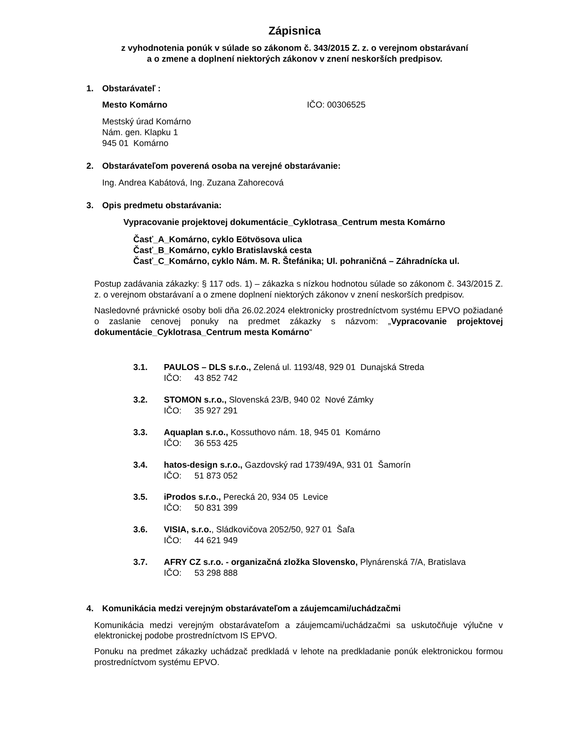Zápisnica
z vyhodnotenia ponúk v súlade so zákonom č. 343/2015 Z. z. o verejnom obstarávaní
a o zmene a doplnení niektorých zákonov v znení neskorších predpisov.
1. Obstarávateľ :
Mesto Komárno IČO: 00306525
Mestský úrad Komárno
Nám. gen. Klapku 1
945 01 Komárno
2. Obstarávateľom poverená osoba na verejné obstarávanie:
Ing. Andrea Kabátová, Ing. Zuzana Zahorecová
3. Opis predmetu obstarávania:
Vypracovanie projektovej dokumentácie_Cyklotrasa_Centrum mesta Komárno
Časť_A_Komárno, cyklo Eötvösova ulica
Časť_B_Komárno, cyklo Bratislavská cesta
Časť_C_Komárno, cyklo Nám. M. R. Štefánika; Ul. pohraničná – Záhradnícka ul.
Postup zadávania zákazky: § 117 ods. 1) – zákazka s nízkou hodnotou súlade so zákonom č. 343/2015 Z. z. o verejnom obstarávaní a o zmene doplnení niektorých zákonov v znení neskorších predpisov.
Nasledovné právnické osoby boli dňa 26.02.2024 elektronicky prostredníctvom systému EPVO požiadané o zaslanie cenovej ponuky na predmet zákazky s názvom: „Vypracovanie projektovej dokumentácie_Cyklotrasa_Centrum mesta Komárno“
3.1. PAULOS – DLS s.r.o., Zelená ul. 1193/48, 929 01 Dunajská Streda
IČO: 43 852 742
3.2. STOMON s.r.o., Slovenská 23/B, 940 02 Nové Zámky
IČO: 35 927 291
3.3. Aquaplan s.r.o., Kossuthovo nám. 18, 945 01 Komárno
IČO: 36 553 425
3.4. hatos-design s.r.o., Gazdovský rad 1739/49A, 931 01 Šamorín
IČO: 51 873 052
3.5. iProdos s.r.o., Perecká 20, 934 05 Levice
IČO: 50 831 399
3.6. VISIA, s.r.o., Sládkovičova 2052/50, 927 01 Šaľa
IČO: 44 621 949
3.7. AFRY CZ s.r.o. - organizačná zložka Slovensko, Plynárenská 7/A, Bratislava
IČO: 53 298 888
4. Komunikácia medzi verejným obstarávateľom a záujemcami/uchádzačmi
Komunikácia medzi verejným obstarávateľom a záujemcami/uchádzačmi sa uskutočňuje výlučne v elektronickej podobe prostredníctvom IS EPVO.
Ponuku na predmet zákazky uchádzač predkladá v lehote na predkladanie ponúk elektronickou formou prostredníctvom systému EPVO.